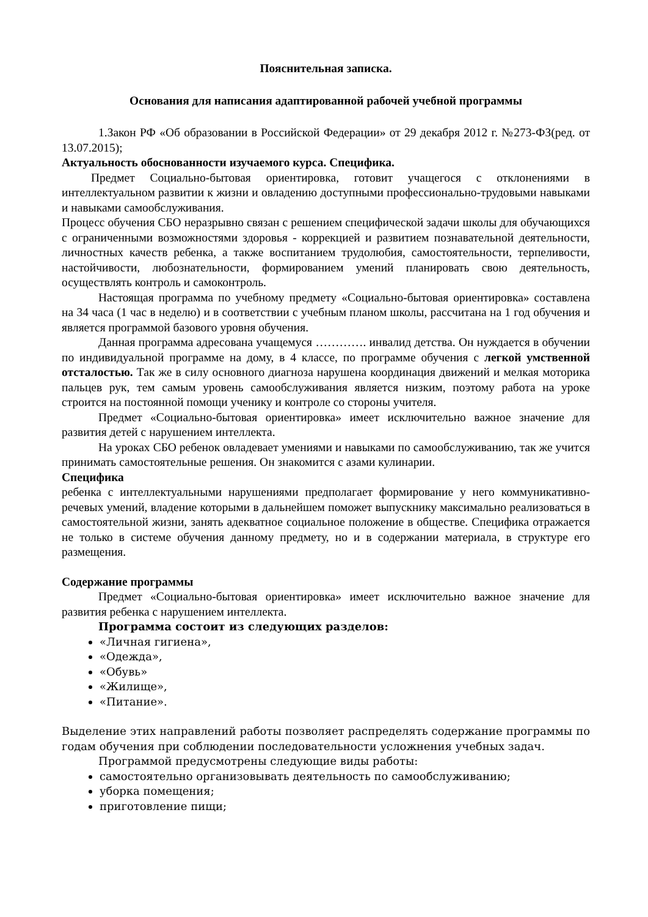Пояснительная записка.
Основания для написания адаптированной рабочей учебной программы
1.Закон РФ «Об образовании в Российской Федерации» от 29 декабря 2012 г. №273-ФЗ(ред. от 13.07.2015);
Актуальность обоснованности изучаемого курса. Специфика.
Предмет Социально-бытовая ориентировка, готовит учащегося с отклонениями в интеллектуальном развитии к жизни и овладению доступными профессионально-трудовыми навыками и навыками самообслуживания.
Процесс обучения СБО неразрывно связан с решением специфической задачи школы для обучающихся с ограниченными возможностями здоровья - коррекцией и развитием познавательной деятельности, личностных качеств ребенка, а также воспитанием трудолюбия, самостоятельности, терпеливости, настойчивости, любознательности, формированием умений планировать свою деятельность, осуществлять контроль и самоконтроль.
Настоящая программа по учебному предмету «Социально-бытовая ориентировка» составлена на 34 часа (1 час в неделю) и в соответствии с учебным планом школы, рассчитана на 1 год обучения и является программой базового уровня обучения.
Данная программа адресована учащемуся …………. инвалид детства. Он нуждается в обучении по индивидуальной программе на дому, в 4 классе, по программе обучения с легкой умственной отсталостью. Так же в силу основного диагноза нарушена координация движений и мелкая моторика пальцев рук, тем самым уровень самообслуживания является низким, поэтому работа на уроке строится на постоянной помощи ученику и контроле со стороны учителя.
Предмет «Социально-бытовая ориентировка» имеет исключительно важное значение для развития детей с нарушением интеллекта.
На уроках СБО ребенок овладевает умениями и навыками по самообслуживанию, так же учится принимать самостоятельные решения. Он знакомится с азами кулинарии.
Специфика
ребенка с интеллектуальными нарушениями предполагает формирование у него коммуникативно-речевых умений, владение которыми в дальнейшем поможет выпускнику максимально реализоваться в самостоятельной жизни, занять адекватное социальное положение в обществе. Специфика отражается не только в системе обучения данному предмету, но и в содержании материала, в структуре его размещения.
Содержание программы
Предмет «Социально-бытовая ориентировка» имеет исключительно важное значение для развития ребенка с нарушением интеллекта.
Программа состоит из следующих разделов:
«Личная гигиена»,
«Одежда»,
«Обувь»
«Жилище»,
«Питание».
Выделение этих направлений работы позволяет распределять содержание программы по годам обучения при соблюдении последовательности усложнения учебных задач.
Программой предусмотрены следующие виды работы:
самостоятельно организовывать деятельность по самообслуживанию;
уборка помещения;
приготовление пищи;